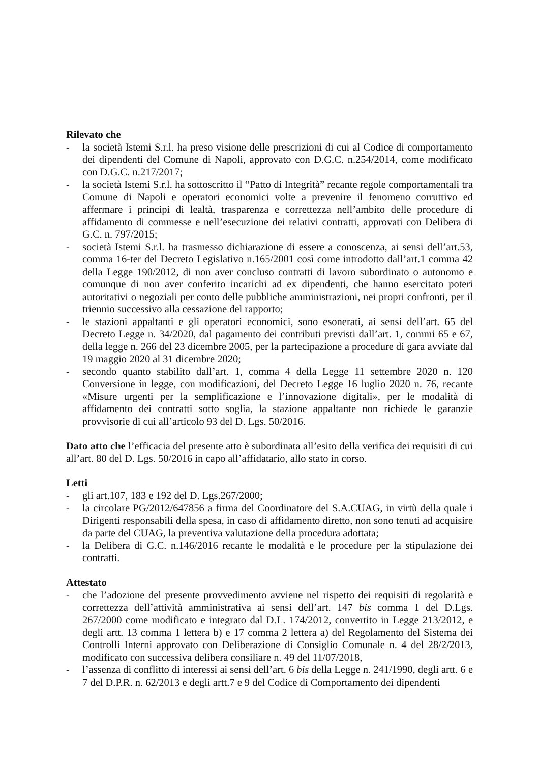Rilevato che
- la società Istemi S.r.l. ha preso visione delle prescrizioni di cui al Codice di comportamento dei dipendenti del Comune di Napoli, approvato con D.G.C. n.254/2014, come modificato con D.G.C. n.217/2017;
- la società Istemi S.r.l. ha sottoscritto il “Patto di Integrità” recante regole comportamentali tra Comune di Napoli e operatori economici volte a prevenire il fenomeno corruttivo ed affermare i principi di lealtà, trasparenza e correttezza nell’ambito delle procedure di affidamento di commesse e nell’esecuzione dei relativi contratti, approvati con Delibera di G.C. n. 797/2015;
- società Istemi S.r.l. ha trasmesso dichiarazione di essere a conoscenza, ai sensi dell’art.53, comma 16-ter del Decreto Legislativo n.165/2001 così come introdotto dall’art.1 comma 42 della Legge 190/2012, di non aver concluso contratti di lavoro subordinato o autonomo e comunque di non aver conferito incarichi ad ex dipendenti, che hanno esercitato poteri autoritativi o negoziali per conto delle pubbliche amministrazioni, nei propri confronti, per il triennio successivo alla cessazione del rapporto;
- le stazioni appaltanti e gli operatori economici, sono esonerati, ai sensi dell’art. 65 del Decreto Legge n. 34/2020, dal pagamento dei contributi previsti dall’art. 1, commi 65 e 67, della legge n. 266 del 23 dicembre 2005, per la partecipazione a procedure di gara avviate dal 19 maggio 2020 al 31 dicembre 2020;
- secondo quanto stabilito dall’art. 1, comma 4 della Legge 11 settembre 2020 n. 120 Conversione in legge, con modificazioni, del Decreto Legge 16 luglio 2020 n. 76, recante «Misure urgenti per la semplificazione e l’innovazione digitali», per le modalità di affidamento dei contratti sotto soglia, la stazione appaltante non richiede le garanzie provvisorie di cui all’articolo 93 del D. Lgs. 50/2016.
Dato atto che l’efficacia del presente atto è subordinata all’esito della verifica dei requisiti di cui all’art. 80 del D. Lgs. 50/2016 in capo all’affidatario, allo stato in corso.
Letti
- gli art.107, 183 e 192 del D. Lgs.267/2000;
- la circolare PG/2012/647856 a firma del Coordinatore del S.A.CUAG, in virtù della quale i Dirigenti responsabili della spesa, in caso di affidamento diretto, non sono tenuti ad acquisire da parte del CUAG, la preventiva valutazione della procedura adottata;
- la Delibera di G.C. n.146/2016 recante le modalità e le procedure per la stipulazione dei contratti.
Attestato
- che l’adozione del presente provvedimento avviene nel rispetto dei requisiti di regolarità e correttezza dell’attività amministrativa ai sensi dell’art. 147 bis comma 1 del D.Lgs. 267/2000 come modificato e integrato dal D.L. 174/2012, convertito in Legge 213/2012, e degli artt. 13 comma 1 lettera b) e 17 comma 2 lettera a) del Regolamento del Sistema dei Controlli Interni approvato con Deliberazione di Consiglio Comunale n. 4 del 28/2/2013, modificato con successiva delibera consiliare n. 49 del 11/07/2018,
- l’assenza di conflitto di interessi ai sensi dell’art. 6 bis della Legge n. 241/1990, degli artt. 6 e 7 del D.P.R. n. 62/2013 e degli artt.7 e 9 del Codice di Comportamento dei dipendenti